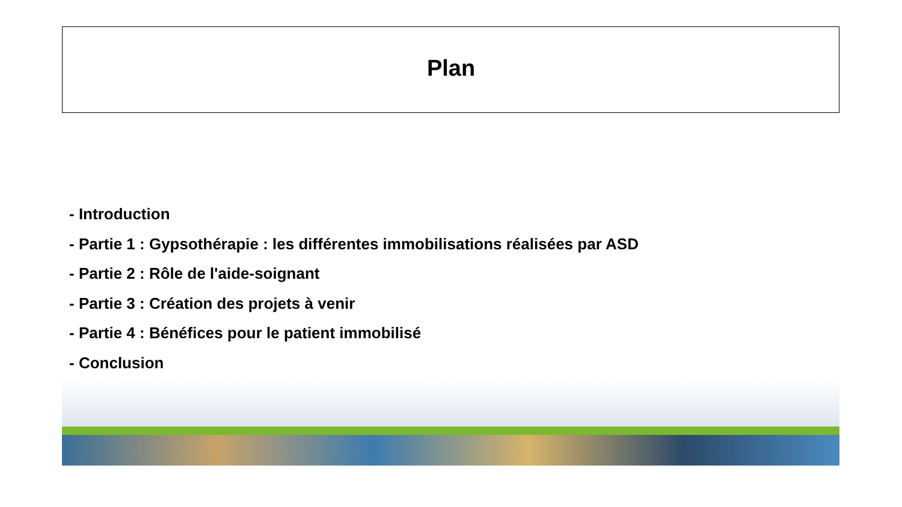Plan
- Introduction
- Partie 1 : Gypsothérapie : les différentes immobilisations réalisées par ASD
- Partie 2 : Rôle de l'aide-soignant
- Partie 3 : Création des projets à venir
- Partie 4 : Bénéfices pour le patient immobilisé
- Conclusion